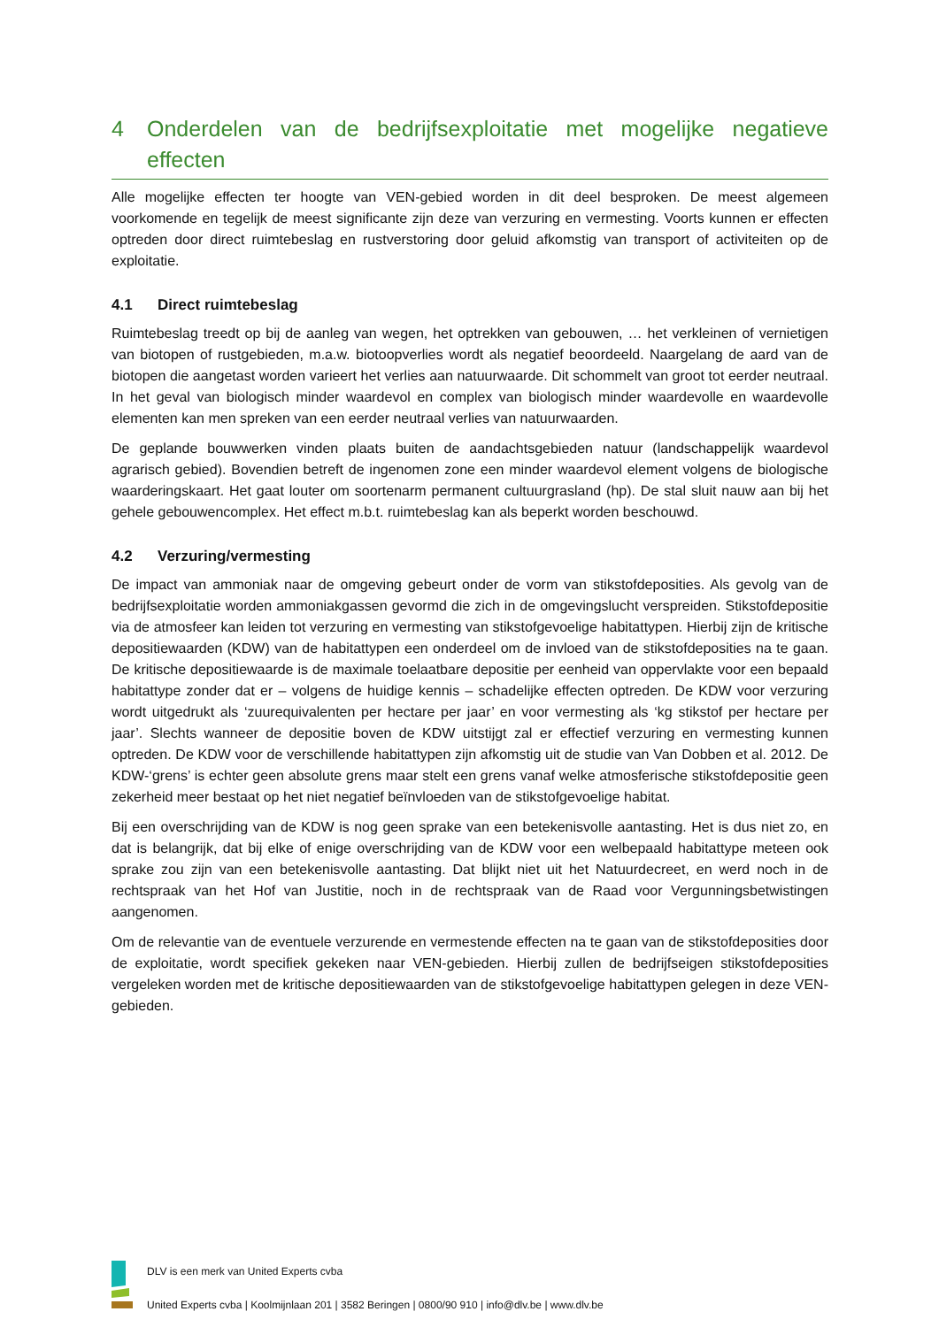4 Onderdelen van de bedrijfsexploitatie met mogelijke negatieve effecten
Alle mogelijke effecten ter hoogte van VEN-gebied worden in dit deel besproken. De meest algemeen voorkomende en tegelijk de meest significante zijn deze van verzuring en vermesting. Voorts kunnen er effecten optreden door direct ruimtebeslag en rustverstoring door geluid afkomstig van transport of activiteiten op de exploitatie.
4.1 Direct ruimtebeslag
Ruimtebeslag treedt op bij de aanleg van wegen, het optrekken van gebouwen, … het verkleinen of vernietigen van biotopen of rustgebieden, m.a.w. biotoopverlies wordt als negatief beoordeeld. Naargelang de aard van de biotopen die aangetast worden varieert het verlies aan natuurwaarde. Dit schommelt van groot tot eerder neutraal. In het geval van biologisch minder waardevol en complex van biologisch minder waardevolle en waardevolle elementen kan men spreken van een eerder neutraal verlies van natuurwaarden.
De geplande bouwwerken vinden plaats buiten de aandachtsgebieden natuur (landschappelijk waardevol agrarisch gebied). Bovendien betreft de ingenomen zone een minder waardevol element volgens de biologische waarderingskaart. Het gaat louter om soortenarm permanent cultuurgrasland (hp). De stal sluit nauw aan bij het gehele gebouwencomplex. Het effect m.b.t. ruimtebeslag kan als beperkt worden beschouwd.
4.2 Verzuring/vermesting
De impact van ammoniak naar de omgeving gebeurt onder de vorm van stikstofdeposities. Als gevolg van de bedrijfsexploitatie worden ammoniakgassen gevormd die zich in de omgevingslucht verspreiden. Stikstofdepositie via de atmosfeer kan leiden tot verzuring en vermesting van stikstofgevoelige habitattypen. Hierbij zijn de kritische depositiewaarden (KDW) van de habitattypen een onderdeel om de invloed van de stikstofdeposities na te gaan. De kritische depositiewaarde is de maximale toelaatbare depositie per eenheid van oppervlakte voor een bepaald habitattype zonder dat er – volgens de huidige kennis – schadelijke effecten optreden. De KDW voor verzuring wordt uitgedrukt als ‘zuurequivalenten per hectare per jaar’ en voor vermesting als ‘kg stikstof per hectare per jaar’. Slechts wanneer de depositie boven de KDW uitstijgt zal er effectief verzuring en vermesting kunnen optreden. De KDW voor de verschillende habitattypen zijn afkomstig uit de studie van Van Dobben et al. 2012. De KDW-‘grens’ is echter geen absolute grens maar stelt een grens vanaf welke atmosferische stikstofdepositie geen zekerheid meer bestaat op het niet negatief beïnvloeden van de stikstofgevoelige habitat.
Bij een overschrijding van de KDW is nog geen sprake van een betekenisvolle aantasting. Het is dus niet zo, en dat is belangrijk, dat bij elke of enige overschrijding van de KDW voor een welbepaald habitattype meteen ook sprake zou zijn van een betekenisvolle aantasting. Dat blijkt niet uit het Natuurdecreet, en werd noch in de rechtspraak van het Hof van Justitie, noch in de rechtspraak van de Raad voor Vergunningsbetwistingen aangenomen.
Om de relevantie van de eventuele verzurende en vermestende effecten na te gaan van de stikstofdeposities door de exploitatie, wordt specifiek gekeken naar VEN-gebieden. Hierbij zullen de bedrijfseigen stikstofdeposities vergeleken worden met de kritische depositiewaarden van de stikstofgevoelige habitattypen gelegen in deze VEN-gebieden.
DLV is een merk van United Experts cvba
United Experts cvba | Koolmijnlaan 201 | 3582 Beringen | 0800/90 910 | info@dlv.be | www.dlv.be